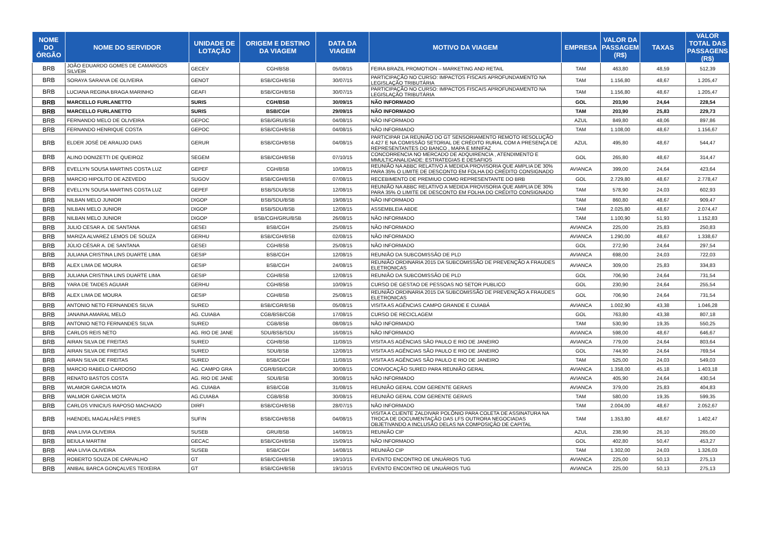| NOME DO ÓRGÃO | NOME DO SERVIDOR | UNIDADE DE LOTAÇÃO | ORIGEM E DESTINO DA VIAGEM | DATA DA VIAGEM | MOTIVO DA VIAGEM | EMPRESA | VALOR DA PASSAGEM (R$) | TAXAS | VALOR TOTAL DAS PASSAGENS (R$) |
| --- | --- | --- | --- | --- | --- | --- | --- | --- | --- |
| BRB | JOÃO EDUARDO GOMES DE CAMARGOS SILVEIR | GECEV | CGH/BSB | 05/08/15 | FEIRA BRAZIL PROMOTION – MARKETING AND RETAIL | TAM | 463,80 | 48,59 | 512,39 |
| BRB | SORAYA SARAIVA DE OLIVEIRA | GENOT | BSB/CGH/BSB | 30/07/15 | PARTICIPAÇÃO NO CURSO: IMPACTOS FISCAIS APROFUNDAMENTO NA LEGISLAÇÃO TRIBUTÁRIA | TAM | 1.156,80 | 48,67 | 1.205,47 |
| BRB | LUCIANA REGINA BRAGA MARINHO | GEAFI | BSB/CGH/BSB | 30/07/15 | PARTICIPAÇÃO NO CURSO: IMPACTOS FISCAIS APROFUNDAMENTO NA LEGISLAÇÃO TRIBUTÁRIA | TAM | 1.156,80 | 48,67 | 1.205,47 |
| BRB | MARCELLO FURLANETTO | SURIS | CGH/BSB | 30/09/15 | NÃO INFORMADO | GOL | 203,90 | 24,64 | 228,54 |
| BRB | MARCELLO FURLANETTO | SURIS | BSB/CGH | 29/09/15 | NÃO INFORMADO | TAM | 203,90 | 25,83 | 229,73 |
| BRB | FERNANDO MELO DE OLIVEIRA | GEPOC | BSB/GRU/BSB | 04/08/15 | NÃO INFORMADO | AZUL | 849,80 | 48,06 | 897,86 |
| BRB | FERNANDO HENRIQUE COSTA | GEPOC | BSB/CGH/BSB | 04/08/15 | NÃO INFORMADO | TAM | 1.108,00 | 48,67 | 1.156,67 |
| BRB | ELDER JOSÉ DE ARAUJO DIAS | GERUR | BSB/CGH/BSB | 04/08/15 | PARTICIPAR DA REUNIÃO DO GT SENSORIAMENTO REMOTO RESOLUÇÃO 4.427 E NA COMISSÃO SETORIAL DE CRÉDITO RURAL COM A PRESENÇA DE REPRESENTANTES DO BANCO , MAPA E MINIFAZ | AZUL | 495,80 | 48,67 | 544,47 |
| BRB | ALINO DONIZETTI DE QUEIROZ | SEGEM | BSB/CGH/BSB | 07/10/15 | CONCORRENCIA NO MERCADO DE ADQUIRENCIA , ATENDIMENTO E MMULTICANALIDADE: ESTRATEGIAS E DESAFIOS | GOL | 265,80 | 48,67 | 314,47 |
| BRB | EVELLYN SOUSA MARTINS COSTA LUZ | GEPEF | CGH/BSB | 10/08/15 | REUNIÃO NA ABBC RELATIVO A MEDIDA PROVISORIA QUE AMPLIA DE 30% PARA 35% O LIMITE DE DESCONTO EM FOLHA DO CRÉDITO CONSIGNADO | AVIANCA | 399,00 | 24,64 | 423,64 |
| BRB | MARCIO HIPOLITO DE AZEVEDO | SUGOV | BSB/CGH/BSB | 07/08/15 | RECEBIMENTO DE PREMIUO COMO REPRESENTANTE DO BRB | GOL | 2.729,80 | 48,67 | 2.778,47 |
| BRB | EVELLYN SOUSA MARTINS COSTA LUZ | GEPEF | BSB/SDU/BSB | 12/08/15 | REUNIÃO NA ABBC RELATIVO A MEDIDA PROVISORIA QUE AMPLIA DE 30% PARA 35% O LIMITE DE DESCONTO EM FOLHA DO CRÉDITO CONSIGNADO | TAM | 578,90 | 24,03 | 602,93 |
| BRB | NILBAN MELO JUNIOR | DIGOP | BSB/SDU/BSB | 19/08/15 | NÃO INFORMADO | TAM | 860,80 | 48,67 | 909,47 |
| BRB | NILBAN MELO JUNIOR | DIGOP | BSB/SDU/BSB | 12/08/15 | ASSEMBLEIA ABDE | TAM | 2.025,80 | 48,67 | 2.074,47 |
| BRB | NILBAN MELO JUNIOR | DIGOP | BSB/CGH/GRU/BSB | 26/08/15 | NÃO INFORMADO | TAM | 1.100,90 | 51,93 | 1.152,83 |
| BRB | JULIO CESAR A. DE SANTANA | GESEI | BSB/CGH | 25/08/15 | NÃO INFORMADO | AVIANCA | 225,00 | 25,83 | 250,83 |
| BRB | MARIZA ALVAREZ LEMOS DE SOUZA | GERHU | BSB/CGH/BSB | 02/08/15 | NÃO INFORMADO | AVIANCA | 1.290,00 | 48,67 | 1.338,67 |
| BRB | JÚLIO CÉSAR A. DE SANTANA | GESEI | CGH/BSB | 25/08/15 | NÃO INFORMADO | GOL | 272,90 | 24,64 | 297,54 |
| BRB | JULIANA CRISTINA LINS DUARTE LIMA | GESIP | BSB/CGH | 12/08/15 | REUNIÃO DA SUBCOMISSÃO DE PLD | AVIANCA | 698,00 | 24,03 | 722,03 |
| BRB | ALEX LIMA DE MOURA | GESIP | BSB/CGH | 24/08/15 | REUNIÃO ORDINARIA 2015 DA SUBCOMISSÃO DE PREVENÇÃO A FRAUDES ELETRONICAS | AVIANCA | 309,00 | 25,83 | 334,83 |
| BRB | JULIANA CRISTINA LINS DUARTE LIMA | GESIP | CGH/BSB | 12/08/15 | REUNIÃO DA SUBCOMISSÃO DE PLD | GOL | 706,90 | 24,64 | 731,54 |
| BRB | YARA DE TAIDES AGUIAR | GERHU | CGH/BSB | 10/09/15 | CURSO DE GESTAO DE PESSOAS NO SETOR PUBLICO | GOL | 230,90 | 24,64 | 255,54 |
| BRB | ALEX LIMA DE MOURA | GESIP | CGH/BSB | 25/08/15 | REUNIÃO ORDINARIA 2015 DA SUBCOMISSÃO DE PREVENÇÃO A FRAUDES ELETRONICAS | GOL | 706,90 | 24,64 | 731,54 |
| BRB | ANTONIO NETO FERNANDES SILVA | SURED | BSB/CGR/BSB | 05/08/15 | VISITA AS AGÊNCIAS CAMPO GRANDE E CUIABÁ | AVIANCA | 1.002,90 | 43,38 | 1.046,28 |
| BRB | JANAINA AMARAL MELO | AG. CUIABA | CGB/BSB/CGB | 17/08/15 | CURSO DE RECICLAGEM | GOL | 763,80 | 43,38 | 807,18 |
| BRB | ANTONIO NETO FERNANDES SILVA | SURED | CGB/BSB | 08/08/15 | NÃO INFORMADO | TAM | 530,90 | 19,35 | 550,25 |
| BRB | CARLOS REIS NETO | AG. RIO DE JANE | SDU/BSB/SDU | 16/08/15 | NÃO INFORMADO | AVIANCA | 598,00 | 48,67 | 646,67 |
| BRB | AIRAN SILVA DE FREITAS | SURED | CGH/BSB | 11/08/15 | VISITA AS AGÊNCIAS SÃO PAULO E RIO DE JANEIRO | AVIANCA | 779,00 | 24,64 | 803,64 |
| BRB | AIRAN SILVA DE FREITAS | SURED | SDU/BSB | 12/08/15 | VISITA AS AGÊNCIAS SÃO PAULO E RIO DE JANEIRO | GOL | 744,90 | 24,64 | 769,54 |
| BRB | AIRAN SILVA DE FREITAS | SURED | BSB/CGH | 11/08/15 | VISITA AS AGÊNCIAS SÃO PAULO E RIO DE JANEIRO | TAM | 525,00 | 24,03 | 549,03 |
| BRB | MARCIO RABELO CARDOSO | AG. CAMPO GRA | CGR/BSB/CGR | 30/08/15 | CONVOCAÇÃO SURED PARA REUNIÃO GERAL | AVIANCA | 1.358,00 | 45,18 | 1.403,18 |
| BRB | RENATO BASTOS COSTA | AG. RIO DE JANE | SDU/BSB | 30/08/15 | NÃO INFORMADO | AVIANCA | 405,90 | 24,64 | 430,54 |
| BRB | WLAMOR GARCIA MOTA | AG. CUIABA | BSB/CGB | 31/08/15 | REUNIÃO GERAL COM GERENTE GERAIS | AVIANCA | 379,00 | 25,83 | 404,83 |
| BRB | WALMOR GARCIA MOTA | AG.CUIABA | CGB/BSB | 30/08/15 | REUNIÃO GERAL COM GERENTE GERAIS | TAM | 580,00 | 19,35 | 599,35 |
| BRB | CARLOS VINICIUS RAPOSO MACHADO | DIRFI | BSB/CGH/BSB | 28/07/15 | NÃO INFORMADO | TAM | 2.004,00 | 48,67 | 2.052,67 |
| BRB | HAENDEL MAGALHÃES PIRES | SUFIN | BSB/CGH/BSB | 04/08/15 | VISITA A CLIENTE ZALDIVAR POLÔNIO PARA COLETA DE ASSINATURA NA TROCA DE DOCUMENTAÇÃO DAS LFS OUTRORA NEGOCIADAS OBJETIVANDO A INCLUSÃO DELAS NA COMPOSIÇÃO DE CAPITAL | TAM | 1.353,80 | 48,67 | 1.402,47 |
| BRB | ANA LIVIA OLIVEIRA | SUSEB | GRU/BSB | 14/08/15 | REUNIÃO CIP | AZUL | 238,90 | 26,10 | 265,00 |
| BRB | BEIULA MARTIM | GECAC | BSB/CGH/BSB | 15/09/15 | NÃO INFORMADO | GOL | 402,80 | 50,47 | 453,27 |
| BRB | ANA LIVIA OLIVEIRA | SUSEB | BSB/CGH | 14/08/15 | REUNIÃO CIP | TAM | 1.302,00 | 24,03 | 1.326,03 |
| BRB | ROBERTO SOUZA DE CARVALHO | GT | BSB/CGH/BSB | 19/10/15 | EVENTO ENCONTRO DE UNUÁRIOS TUG | AVIANCA | 225,00 | 50,13 | 275,13 |
| BRB | ANIBAL BARCA GONÇALVES TEIXEIRA | GT | BSB/CGH/BSB | 19/10/15 | EVENTO ENCONTRO DE UNUÁRIOS TUG | AVIANCA | 225,00 | 50,13 | 275,13 |